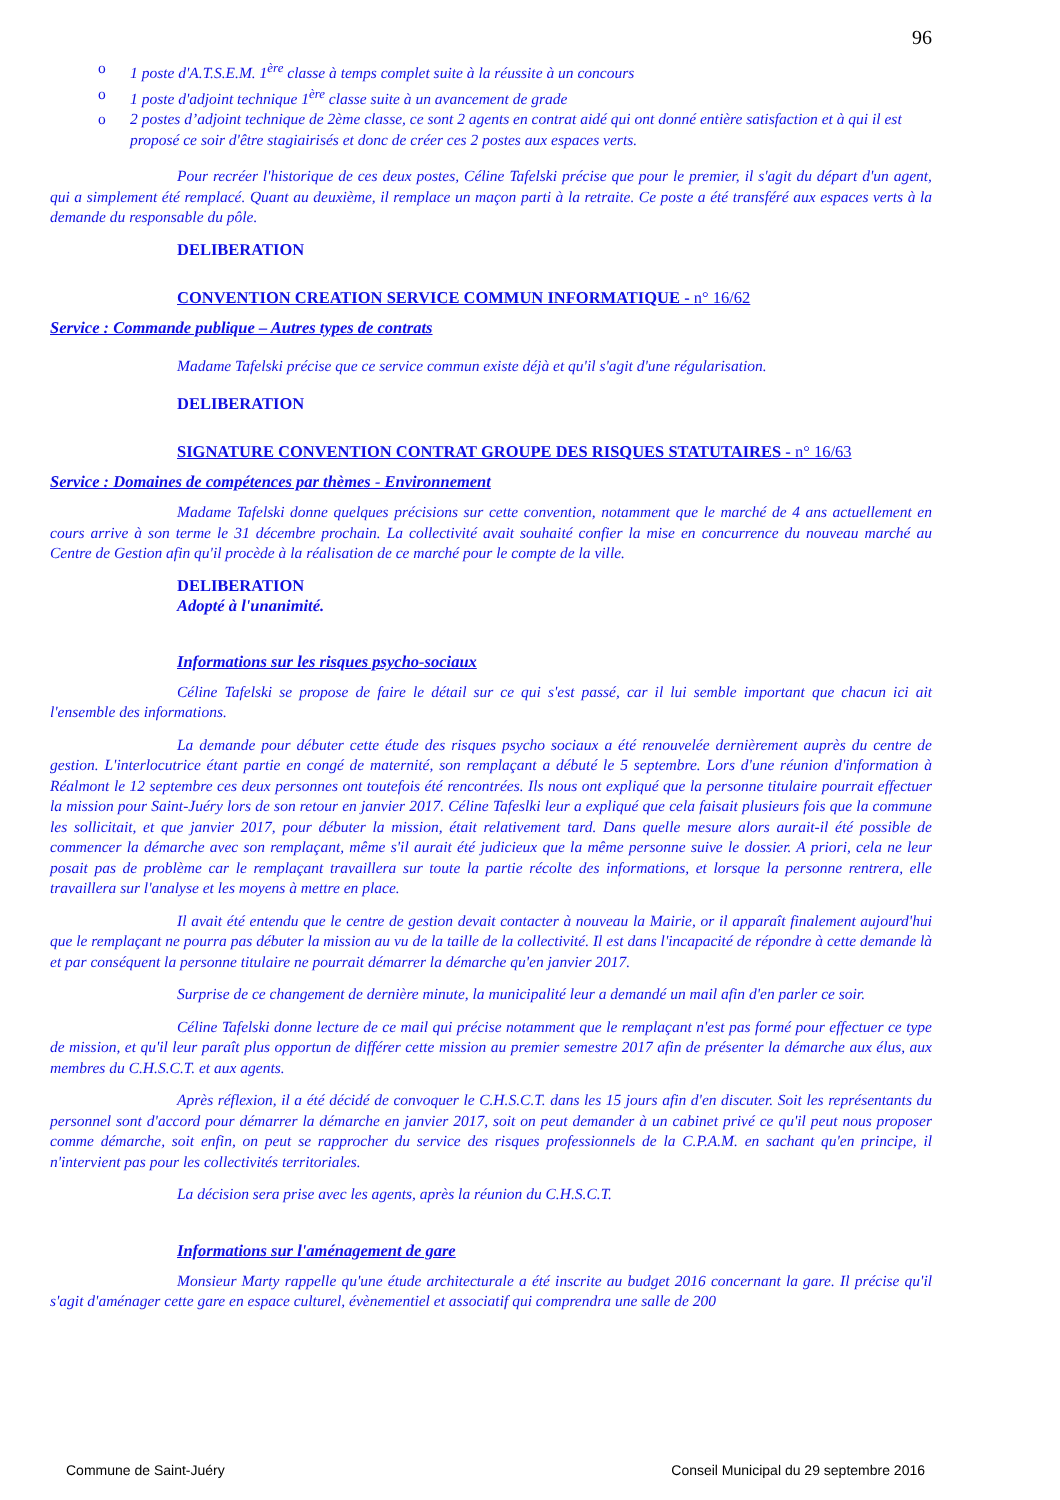96
o 1 poste d'A.T.S.E.M. 1<sup>ère</sup> classe à temps complet suite à la réussite à un concours
o 1 poste d'adjoint technique 1<sup>ère</sup> classe suite à un avancement de grade
o 2 postes d’adjoint technique de 2ème classe, ce sont 2 agents en contrat aidé qui ont donné entière satisfaction et à qui il est proposé ce soir d'être stagiairisés et donc de créer ces 2 postes aux espaces verts.
Pour recréer l'historique de ces deux postes, Céline Tafelski précise que pour le premier, il s'agit du départ d'un agent, qui a simplement été remplacé. Quant au deuxième, il remplace un maçon parti à la retraite. Ce poste a été transféré aux espaces verts à la demande du responsable du pôle.
DELIBERATION
CONVENTION CREATION SERVICE COMMUN INFORMATIQUE - n° 16/62
Service : Commande publique – Autres types de contrats
Madame Tafelski précise que ce service commun existe déjà et qu'il s'agit d'une régularisation.
DELIBERATION
SIGNATURE CONVENTION CONTRAT GROUPE DES RISQUES STATUTAIRES - n° 16/63
Service : Domaines de compétences par thèmes - Environnement
Madame Tafelski donne quelques précisions sur cette convention, notamment que le marché de 4 ans actuellement en cours arrive à son terme le 31 décembre prochain. La collectivité avait souhaité confier la mise en concurrence du nouveau marché au Centre de Gestion afin qu'il procède à la réalisation de ce marché pour le compte de la ville.
DELIBERATION
Adopté à l'unanimité.
Informations sur les risques psycho-sociaux
Céline Tafelski se propose de faire le détail sur ce qui s'est passé, car il lui semble important que chacun ici ait l'ensemble des informations.
La demande pour débuter cette étude des risques psycho sociaux a été renouvelée dernièrement auprès du centre de gestion. L'interlocutrice étant partie en congé de maternité, son remplaçant a débuté le 5 septembre. Lors d'une réunion d'information à Réalmont le 12 septembre ces deux personnes ont toutefois été rencontrées. Ils nous ont expliqué que la personne titulaire pourrait effectuer la mission pour Saint-Juéry lors de son retour en janvier 2017. Céline Tafeslki leur a expliqué que cela faisait plusieurs fois que la commune les sollicitait, et que janvier 2017, pour débuter la mission, était relativement tard. Dans quelle mesure alors aurait-il été possible de commencer la démarche avec son remplaçant, même s'il aurait été judicieux que la même personne suive le dossier. A priori, cela ne leur posait pas de problème car le remplaçant travaillera sur toute la partie récolte des informations, et lorsque la personne rentrera, elle travaillera sur l'analyse et les moyens à mettre en place.
Il avait été entendu que le centre de gestion devait contacter à nouveau la Mairie, or il apparaît finalement aujourd'hui que le remplaçant ne pourra pas débuter la mission au vu de la taille de la collectivité. Il est dans l'incapacité de répondre à cette demande là et par conséquent la personne titulaire ne pourrait démarrer la démarche qu'en janvier 2017.
Surprise de ce changement de dernière minute, la municipalité leur a demandé un mail afin d'en parler ce soir.
Céline Tafelski donne lecture de ce mail qui précise notamment que le remplaçant n'est pas formé pour effectuer ce type de mission, et qu'il leur paraît plus opportun de différer cette mission au premier semestre 2017 afin de présenter la démarche aux élus, aux membres du C.H.S.C.T. et aux agents.
Après réflexion, il a été décidé de convoquer le C.H.S.C.T. dans les 15 jours afin d'en discuter. Soit les représentants du personnel sont d'accord pour démarrer la démarche en janvier 2017, soit on peut demander à un cabinet privé ce qu'il peut nous proposer comme démarche, soit enfin, on peut se rapprocher du service des risques professionnels de la C.P.A.M. en sachant qu'en principe, il n'intervient pas pour les collectivités territoriales.
La décision sera prise avec les agents, après la réunion du C.H.S.C.T.
Informations sur l'aménagement de gare
Monsieur Marty rappelle qu'une étude architecturale a été inscrite au budget 2016 concernant la gare. Il précise qu'il s'agit d'aménager cette gare en espace culturel, évènementiel et associatif qui comprendra une salle de 200
Commune de Saint-Juéry Conseil Municipal du 29 septembre 2016